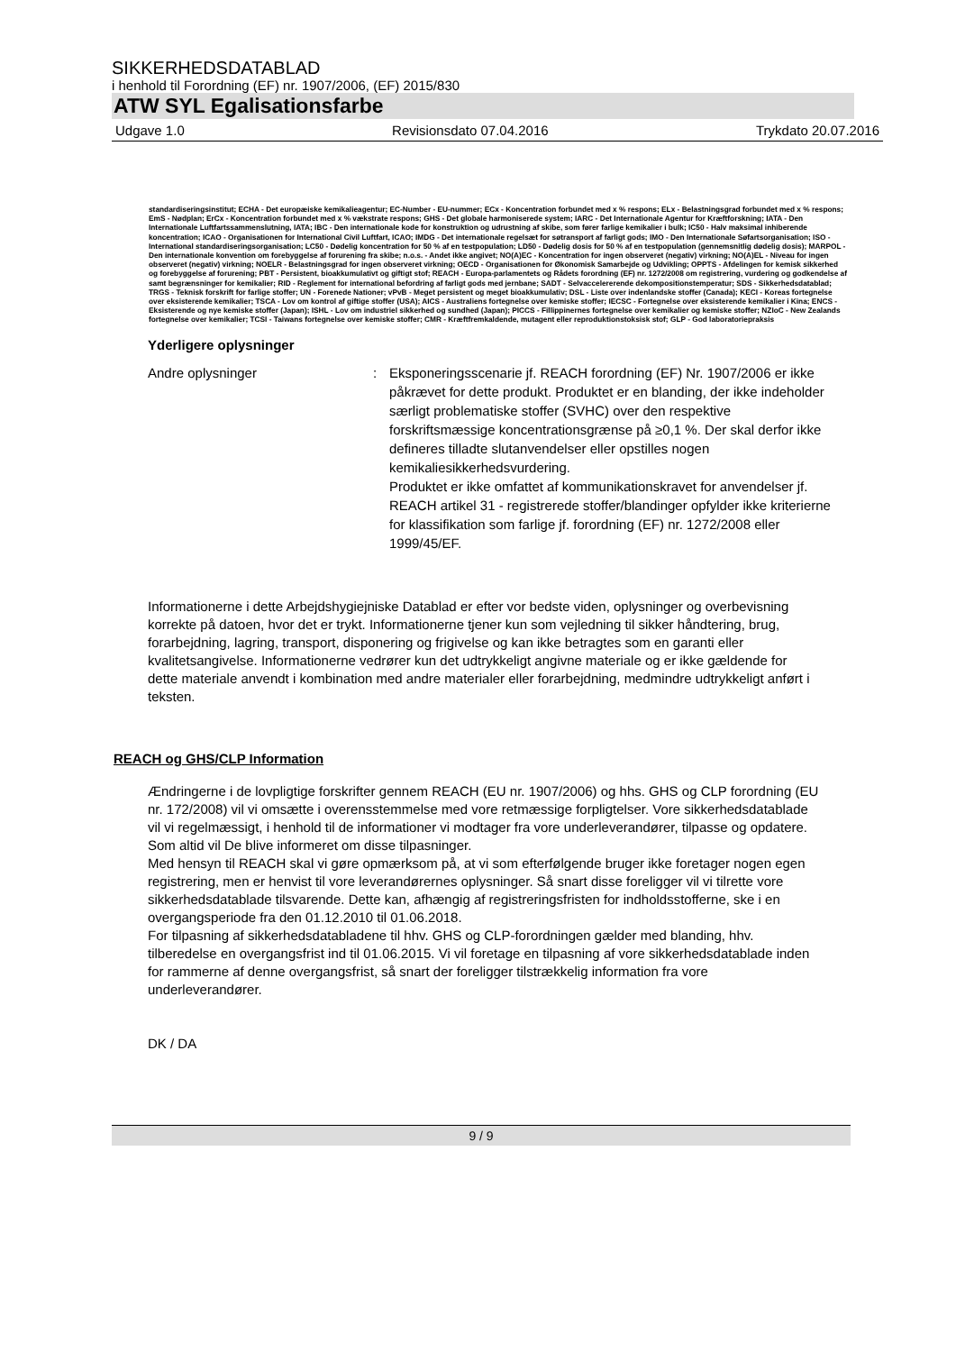SIKKERHEDSDATABLAD
i henhold til Forordning (EF) nr. 1907/2006, (EF) 2015/830
ATW SYL Egalisationsfarbe
Udgave 1.0 Revisionsdato 07.04.2016 Trykdato 20.07.2016
standardiseringsinstitut; ECHA - Det europæiske kemikalieagentur; EC-Number - EU-nummer; ECx - Koncentration forbundet med x % respons; ELx - Belastningsgrad forbundet med x % respons; EmS - Nødplan; ErCx - Koncentration forbundet med x % vækstrate respons; GHS - Det globale harmoniserede system; IARC - Det Internationale Agentur for Kræftforskning; IATA - Den Internationale Luftfartssammenslutning, IATA; IBC - Den internationale kode for konstruktion og udrustning af skibe, som fører farlige kemikalier i bulk; IC50 - Halv maksimal inhiberende koncentration; ICAO - Organisationen for International Civil Luftfart, ICAO; IMDG - Det internationale regelsæt for søtransport af farligt gods; IMO - Den Internationale Søfartsorganisation; ISO - International standardiseringsorganisation; LC50 - Dødelig koncentration for 50 % af en testpopulation; LD50 - Dødelig dosis for 50 % af en testpopulation (gennemsnitlig dødelig dosis); MARPOL - Den internationale konvention om forebyggelse af forurening fra skibe; n.o.s. - Andet ikke angivet; NO(A)EC - Koncentration for ingen observeret (negativ) virkning; NO(A)EL - Niveau for ingen observeret (negativ) virkning; NOELR - Belastningsgrad for ingen observeret virkning; OECD - Organisationen for Økonomisk Samarbejde og Udvikling; OPPTS - Afdelingen for kemisk sikkerhed og forebyggelse af forurening; PBT - Persistent, bioakkumulativt og giftigt stof; REACH - Europa-parlamentets og Rådets forordning (EF) nr. 1272/2008 om registrering, vurdering og godkendelse af samt begrænsninger for kemikalier; RID - Reglement for international befordring af farligt gods med jernbane; SADT - Selvaccelererende dekompositionstemperatur; SDS - Sikkerhedsdatablad; TRGS - Teknisk forskrift for farlige stoffer; UN - Forenede Nationer; vPvB - Meget persistent og meget bioakkumulativ; DSL - Liste over indenlandske stoffer (Canada); KECI - Koreas fortegnelse over eksisterende kemikalier; TSCA - Lov om kontrol af giftige stoffer (USA); AICS - Australiens fortegnelse over kemiske stoffer; IECSC - Fortegnelse over eksisterende kemikalier i Kina; ENCS - Eksisterende og nye kemiske stoffer (Japan); ISHL - Lov om industriel sikkerhed og sundhed (Japan); PICCS - Fillippinernes fortegnelse over kemikalier og kemiske stoffer; NZIoC - New Zealands fortegnelse over kemikalier; TCSI - Taiwans fortegnelse over kemiske stoffer; CMR - Kræftfremkaldende, mutagent eller reproduktionstoksisk stof; GLP - God laboratoriepraksis
Yderligere oplysninger
Andre oplysninger : Eksponeringsscenarie jf. REACH forordning (EF) Nr. 1907/2006 er ikke påkrævet for dette produkt. Produktet er en blanding, der ikke indeholder særligt problematiske stoffer (SVHC) over den respektive forskriftsmæssige koncentrationsgrænse på ≥0,1 %. Der skal derfor ikke defineres tilladte slutanvendelser eller opstilles nogen kemikaliesikkerhedsvurdering.
Produktet er ikke omfattet af kommunikationskravet for anvendelser jf. REACH artikel 31 - registrerede stoffer/blandinger opfylder ikke kriterierne for klassifikation som farlige jf. forordning (EF) nr. 1272/2008 eller 1999/45/EF.
Informationerne i dette Arbejdshygiejniske Datablad er efter vor bedste viden, oplysninger og overbevisning korrekte på datoen, hvor det er trykt. Informationerne tjener kun som vejledning til sikker håndtering, brug, forarbejdning, lagring, transport, disponering og frigivelse og kan ikke betragtes som en garanti eller kvalitetsangivelse. Informationerne vedrører kun det udtrykkeligt angivne materiale og er ikke gældende for dette materiale anvendt i kombination med andre materialer eller forarbejdning, medmindre udtrykkeligt anført i teksten.
REACH og GHS/CLP Information
Ændringerne i de lovpligtige forskrifter gennem REACH (EU nr. 1907/2006) og hhs. GHS og CLP forordning (EU nr. 172/2008) vil vi omsætte i overensstemmelse med vore retmæssige forpligtelser. Vore sikkerhedsdatablade vil vi regelmæssigt, i henhold til de informationer vi modtager fra vore underleverandører, tilpasse og opdatere. Som altid vil De blive informeret om disse tilpasninger.
Med hensyn til REACH skal vi gøre opmærksom på, at vi som efterfølgende bruger ikke foretager nogen egen registrering, men er henvist til vore leverandørernes oplysninger. Så snart disse foreligger vil vi tilrette vore sikkerhedsdatablade tilsvarende. Dette kan, afhængig af registreringsfristen for indholdsstofferne, ske i en overgangsperiode fra den 01.12.2010 til 01.06.2018.
For tilpasning af sikkerhedsdatabladene til hhv. GHS og CLP-forordningen gælder med blanding, hhv. tilberedelse en overgangsfrist ind til 01.06.2015. Vi vil foretage en tilpasning af vore sikkerhedsdatablade inden for rammerne af denne overgangsfrist, så snart der foreligger tilstrækkelig information fra vore underleverandører.
DK / DA
9 / 9